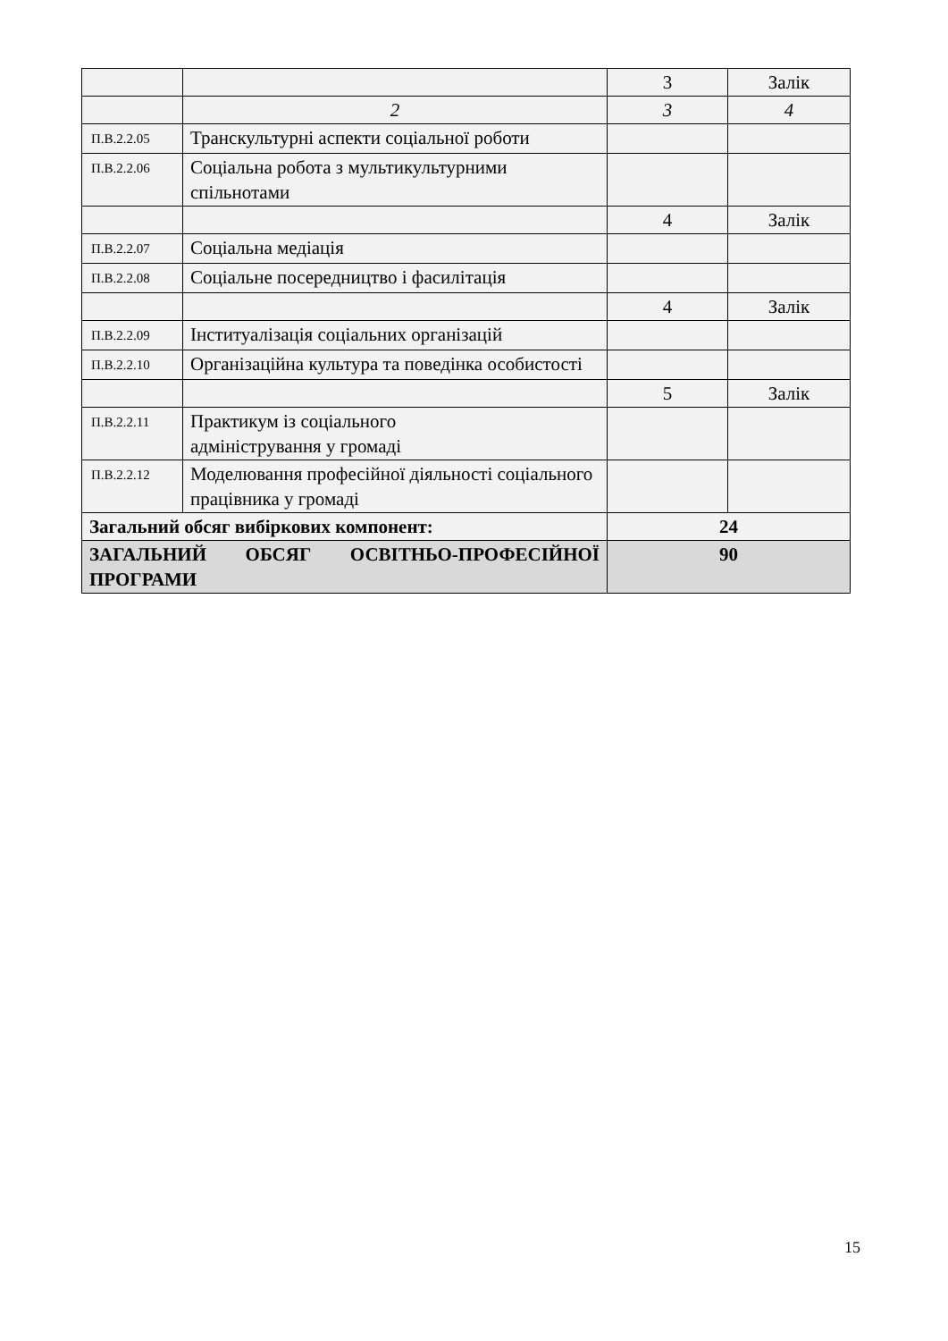| | | 3 | Залік |
| | 2 | 3 | 4 |
| П.В.2.2.05 | Транскультурні аспекти соціальної роботи | | |
| П.В.2.2.06 | Соціальна робота з мультикультурними спільнотами | | |
| | | 4 | Залік |
| П.В.2.2.07 | Соціальна медіація | | |
| П.В.2.2.08 | Соціальне посередництво і фасилітація | | |
| | | 4 | Залік |
| П.В.2.2.09 | Інституалізація соціальних організацій | | |
| П.В.2.2.10 | Організаційна культура та поведінка особистості | | |
| | | 5 | Залік |
| П.В.2.2.11 | Практикум із соціального адміністрування у громаді | | |
| П.В.2.2.12 | Моделювання професійної діяльності соціального працівника у громаді | | |
| Загальний обсяг вибіркових компонент: | | 24 | |
| ЗАГАЛЬНИЙ ОБСЯГ ОСВІТНЬО-ПРОФЕСІЙНОЇ ПРОГРАМИ | | 90 | |
15